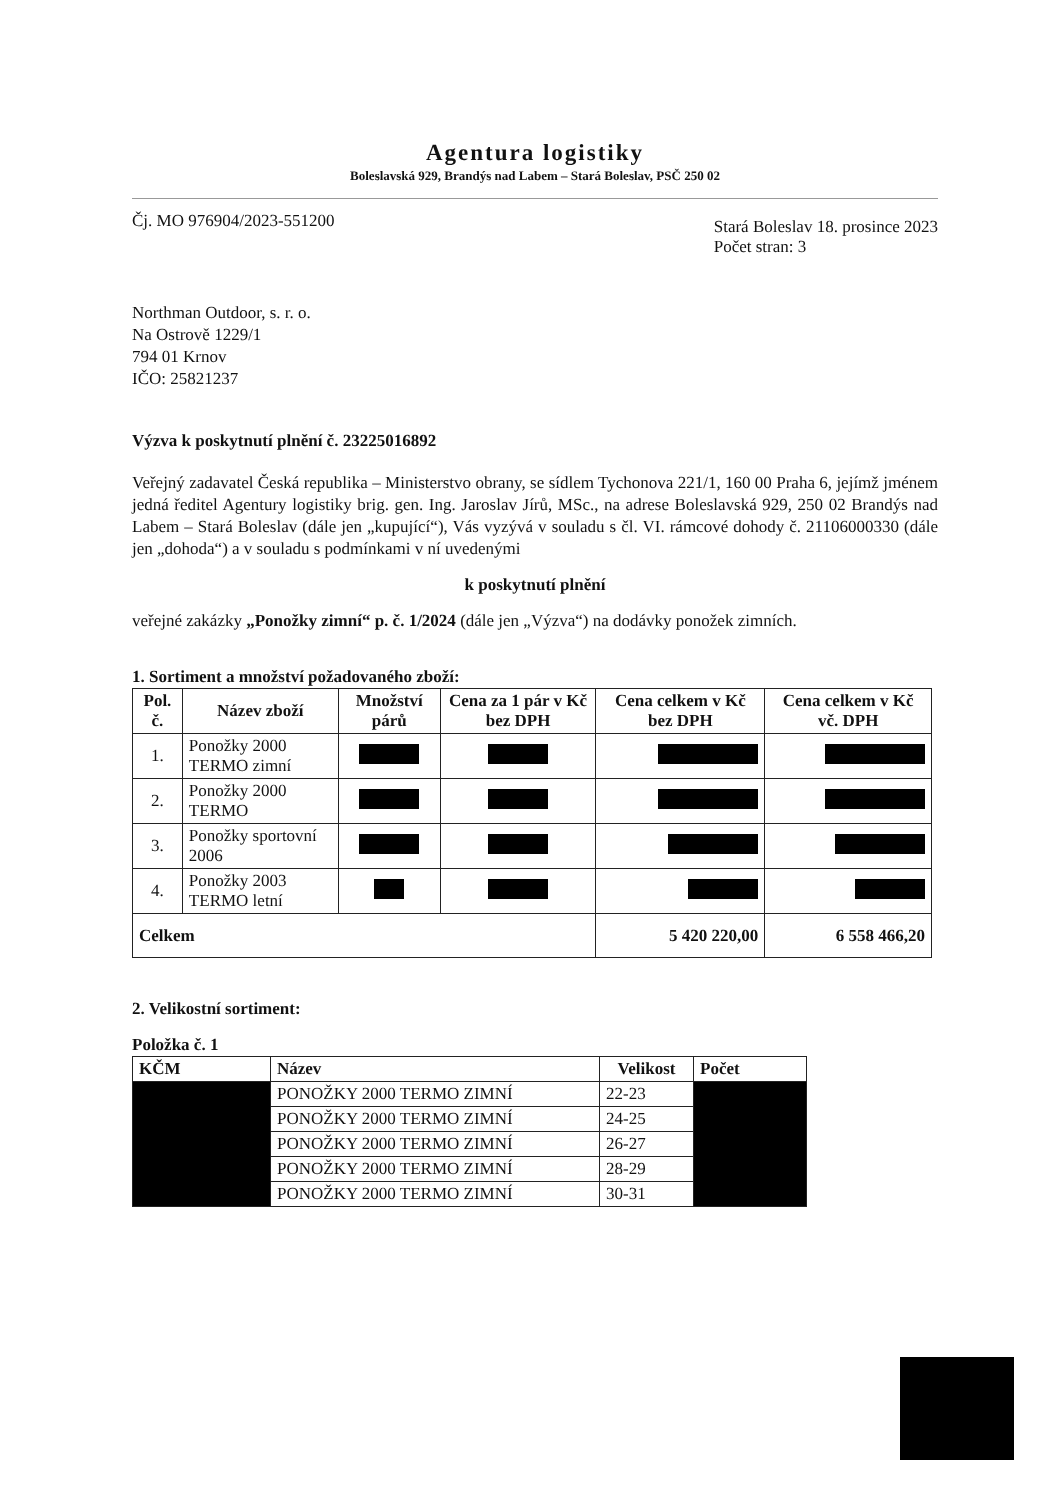Agentura logistiky
Boleslavská 929, Brandýs nad Labem – Stará Boleslav, PSČ 250 02
Čj. MO 976904/2023-551200
Stará Boleslav 18. prosince 2023
Počet stran: 3
Northman Outdoor, s. r. o.
Na Ostrově 1229/1
794 01 Krnov
IČO: 25821237
Výzva k poskytnutí plnění č. 23225016892
Veřejný zadavatel Česká republika – Ministerstvo obrany, se sídlem Tychonova 221/1, 160 00 Praha 6, jejímž jménem jedná ředitel Agentury logistiky brig. gen. Ing. Jaroslav Jírů, MSc., na adrese Boleslavská 929, 250 02 Brandýs nad Labem – Stará Boleslav (dále jen „kupující“), Vás vyzývá v souladu s čl. VI. rámcové dohody č. 21106000330 (dále jen „dohoda“) a v souladu s podmínkami v ní uvedenými
k poskytnutí plnění
veřejné zakázky „Ponožky zimní“ p. č. 1/2024 (dále jen „Výzva“) na dodávky ponožek zimních.
1. Sortiment a množství požadovaného zboží:
| Pol. č. | Název zboží | Množství párů | Cena za 1 pár v Kč bez DPH | Cena celkem v Kč bez DPH | Cena celkem v Kč vč. DPH |
| --- | --- | --- | --- | --- | --- |
| 1. | Ponožky 2000 TERMO zimní | | | | |
| 2. | Ponožky 2000 TERMO | | | | |
| 3. | Ponožky sportovní 2006 | | | | |
| 4. | Ponožky 2003 TERMO letní | | | | |
| Celkem | | | | 5 420 220,00 | 6 558 466,20 |
2. Velikostní sortiment:
Položka č. 1
| KČM | Název | Velikost | Počet |
| --- | --- | --- | --- |
| | PONOŽKY 2000 TERMO ZIMNÍ | 22-23 | |
| | PONOŽKY 2000 TERMO ZIMNÍ | 24-25 | |
| | PONOŽKY 2000 TERMO ZIMNÍ | 26-27 | |
| | PONOŽKY 2000 TERMO ZIMNÍ | 28-29 | |
| | PONOŽKY 2000 TERMO ZIMNÍ | 30-31 | |